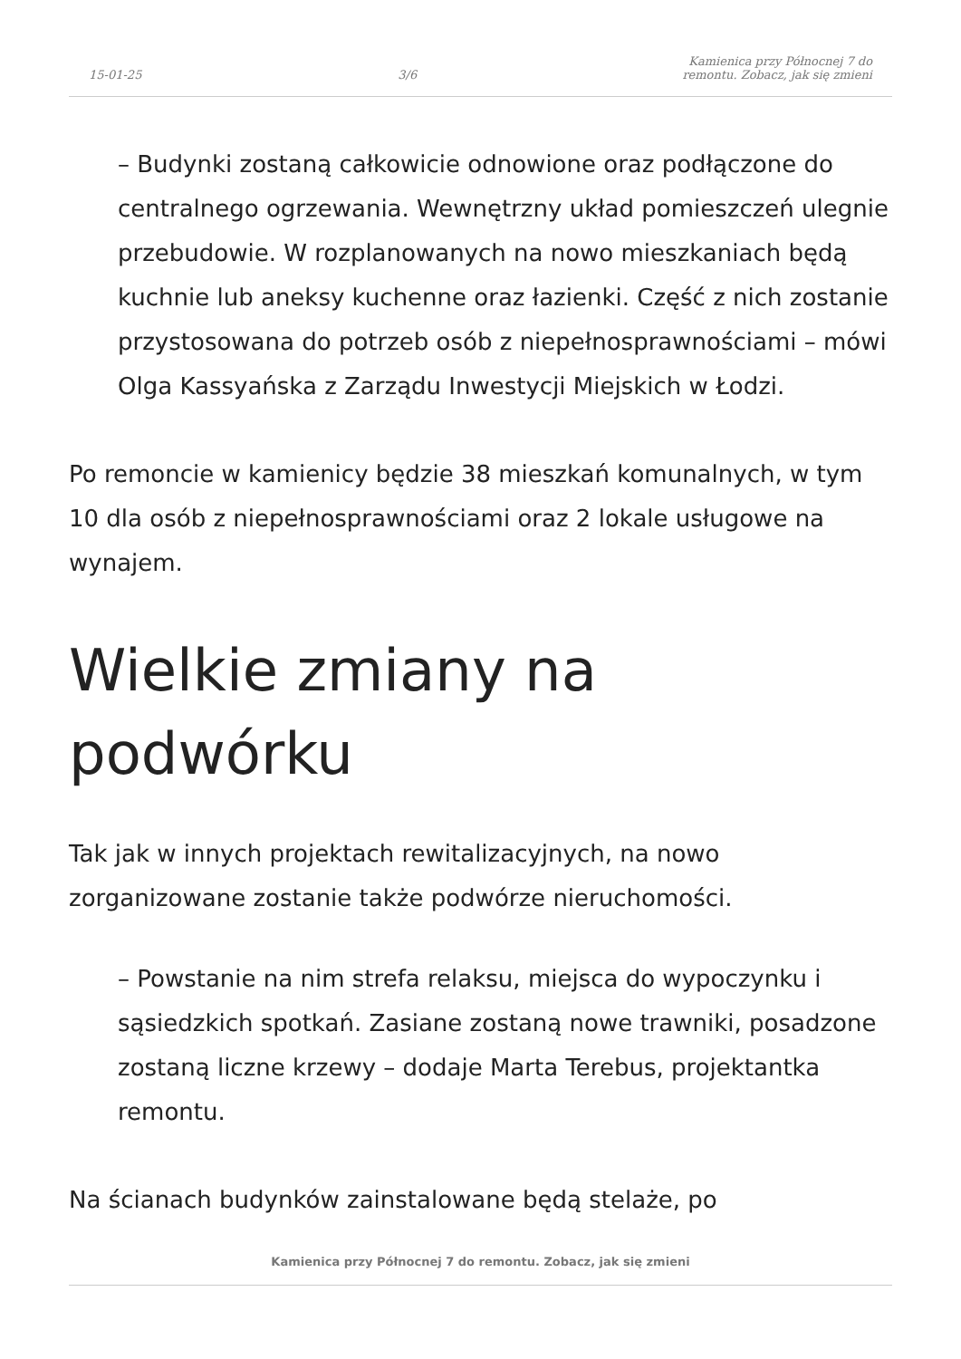15-01-25 3/6 Kamienica przy Północnej 7 do remontu. Zobacz, jak się zmieni
– Budynki zostaną całkowicie odnowione oraz podłączone do centralnego ogrzewania. Wewnętrzny układ pomieszczeń ulegnie przebudowie. W rozplanowanych na nowo mieszkaniach będą kuchnie lub aneksy kuchenne oraz łazienki. Część z nich zostanie przystosowana do potrzeb osób z niepełnosprawnościami – mówi Olga Kassyańska z Zarządu Inwestycji Miejskich w Łodzi.
Po remoncie w kamienicy będzie 38 mieszkań komunalnych, w tym 10 dla osób z niepełnosprawnościami oraz 2 lokale usługowe na wynajem.
Wielkie zmiany na podwórku
Tak jak w innych projektach rewitalizacyjnych, na nowo zorganizowane zostanie także podwórze nieruchomości.
– Powstanie na nim strefa relaksu, miejsca do wypoczynku i sąsiedzkich spotkań. Zasiane zostaną nowe trawniki, posadzone zostaną liczne krzewy – dodaje Marta Terebus, projektantka remontu.
Na ścianach budynków zainstalowane będą stelaże, po
Kamienica przy Północnej 7 do remontu. Zobacz, jak się zmieni